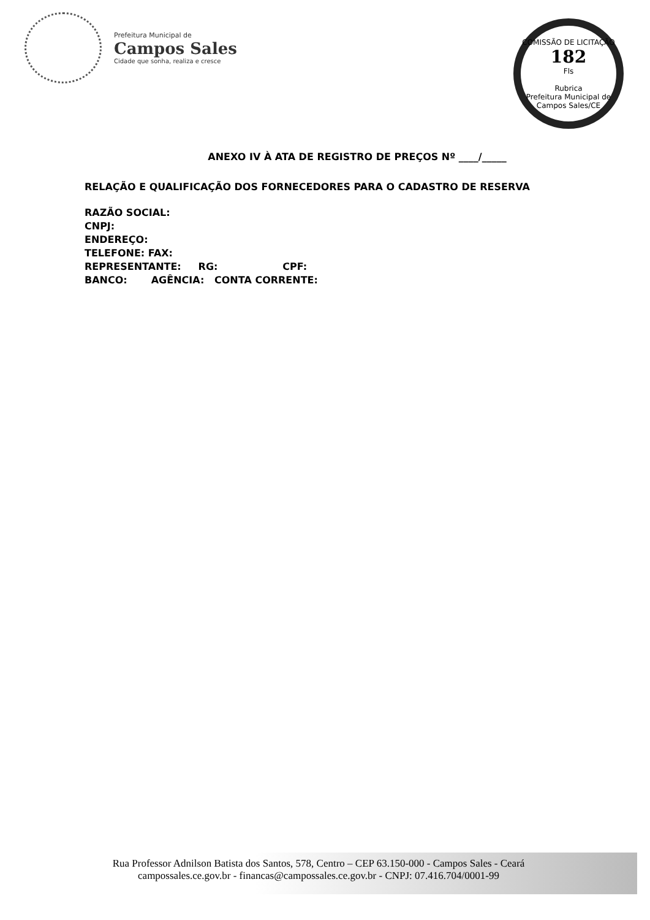Prefeitura Municipal de
Campos Sales
Cidade que sonha, realiza e cresce
COMISSÃO DE LICITAÇÃO
182
Fls
Rubrica
Prefeitura Municipal de Campos Sales/CE
ANEXO IV À ATA DE REGISTRO DE PREÇOS Nº ____/_____
RELAÇÃO E QUALIFICAÇÃO DOS FORNECEDORES PARA O CADASTRO DE RESERVA
RAZÃO SOCIAL:
CNPJ:
ENDEREÇO:
TELEFONE: FAX:
REPRESENTANTE: RG: CPF:
BANCO: AGÊNCIA: CONTA CORRENTE:
Rua Professor Adnilson Batista dos Santos, 578, Centro – CEP 63.150-000 - Campos Sales - Ceará
campossales.ce.gov.br - financas@campossales.ce.gov.br - CNPJ: 07.416.704/0001-99